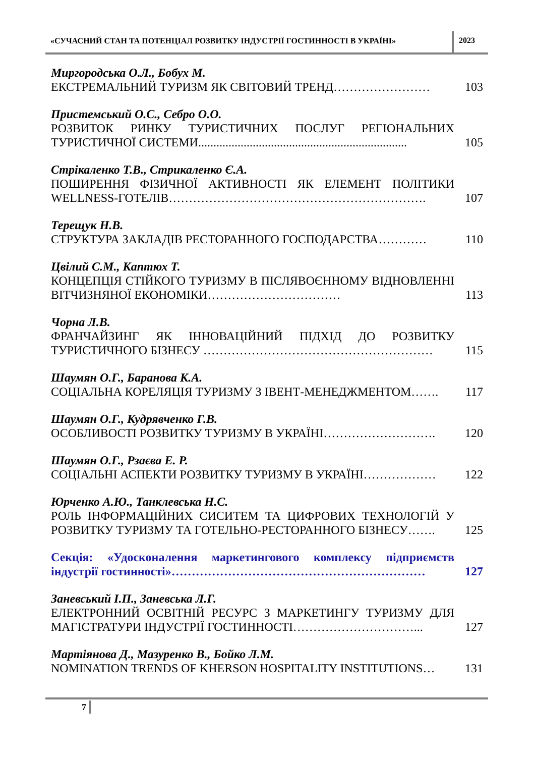«СУЧАСНИЙ СТАН ТА ПОТЕНЦІАЛ РОЗВИТКУ ІНДУСТРІЇ ГОСТИННОСТІ В УКРАЇНІ»
2023
Миргородська О.Л., Бобух М.
ЕКСТРЕМАЛЬНИЙ ТУРИЗМ ЯК СВІТОВИЙ ТРЕНД……………………
103
Пристемський О.С., Себро О.О.
РОЗВИТОК РИНКУ ТУРИСТИЧНИХ ПОСЛУГ РЕГІОНАЛЬНИХ ТУРИСТИЧНОЇ СИСТЕМИ.....................................................................
105
Стрікаленко Т.В., Стрикаленко Є.А.
ПОШИРЕННЯ ФІЗИЧНОЇ АКТИВНОСТІ ЯК ЕЛЕМЕНТ ПОЛІТИКИ WELLNESS-ГОТЕЛІВ……………………………………………………….
107
Терещук Н.В.
СТРУКТУРА ЗАКЛАДІВ РЕСТОРАННОГО ГОСПОДАРСТВА…………
110
Цвілий С.М., Каптюх Т.
КОНЦЕПЦІЯ СТІЙКОГО ТУРИЗМУ В ПІСЛЯВОЄННОМУ ВІДНОВЛЕННІ ВІТЧИЗНЯНОЇ ЕКОНОМІКИ……………………………
113
Чорна Л.В.
ФРАНЧАЙЗИНГ ЯК ІННОВАЦІЙНИЙ ПІДХІД ДО РОЗВИТКУ ТУРИСТИЧНОГО БІЗНЕСУ …………………………………………………
115
Шаумян О.Г., Баранова К.А.
СОЦІАЛЬНА КОРЕЛЯЦІЯ ТУРИЗМУ З ІВЕНТ-МЕНЕДЖМЕНТОМ…….
117
Шаумян О.Г., Кудрявченко Г.В.
ОСОБЛИВОСТІ РОЗВИТКУ ТУРИЗМУ В УКРАЇНІ……………………….
120
Шаумян О.Г., Рзаєва Е. Р.
СОЦІАЛЬНІ АСПЕКТИ РОЗВИТКУ ТУРИЗМУ В УКРАЇНІ………………
122
Юрченко А.Ю., Танклевська Н.С.
РОЛЬ ІНФОРМАЦІЙНИХ СИСИТЕМ ТА ЦИФРОВИХ ТЕХНОЛОГІЙ У РОЗВИТКУ ТУРИЗМУ ТА ГОТЕЛЬНО-РЕСТОРАННОГО БІЗНЕСУ…….
125
Секція: «Удосконалення маркетингового комплексу підприємств індустрії гостинності»………………………………………………………
127
Заневський І.П., Заневська Л.Г.
ЕЛЕКТРОННИЙ ОСВІТНІЙ РЕСУРС З МАРКЕТИНГУ ТУРИЗМУ ДЛЯ МАГІСТРАТУРИ ІНДУСТРІЇ ГОСТИННОСТІ…………………………...
127
Мартіянова Д., Мазуренко В., Бойко Л.М.
NOMINATION TRENDS OF KHERSON HOSPITALITY INSTITUTIONS…
131
7